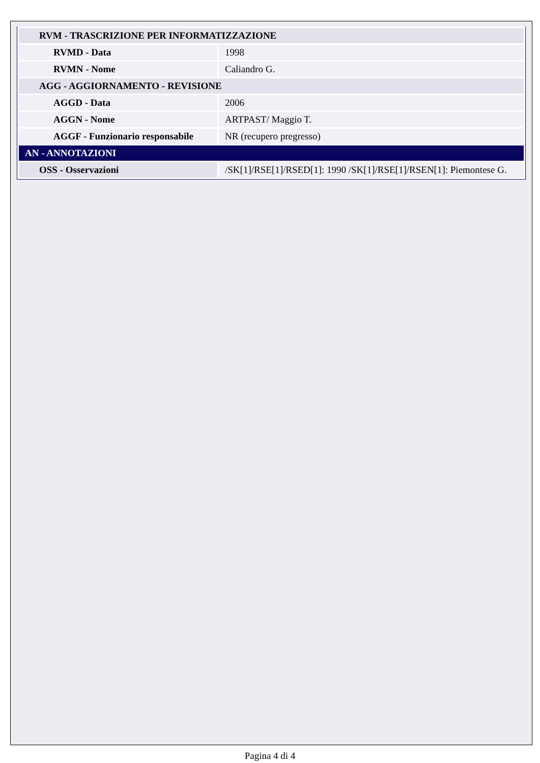| RVM - TRASCRIZIONE PER INFORMATIZZAZIONE | |
| RVMD - Data | 1998 |
| RVMN - Nome | Caliandro G. |
| AGG - AGGIORNAMENTO - REVISIONE | |
| AGGD - Data | 2006 |
| AGGN - Nome | ARTPAST/ Maggio T. |
| AGGF - Funzionario responsabile | NR (recupero pregresso) |
| AN - ANNOTAZIONI | |
| OSS - Osservazioni | /SK[1]/RSE[1]/RSED[1]: 1990 /SK[1]/RSE[1]/RSEN[1]: Piemontese G. |
Pagina 4 di 4